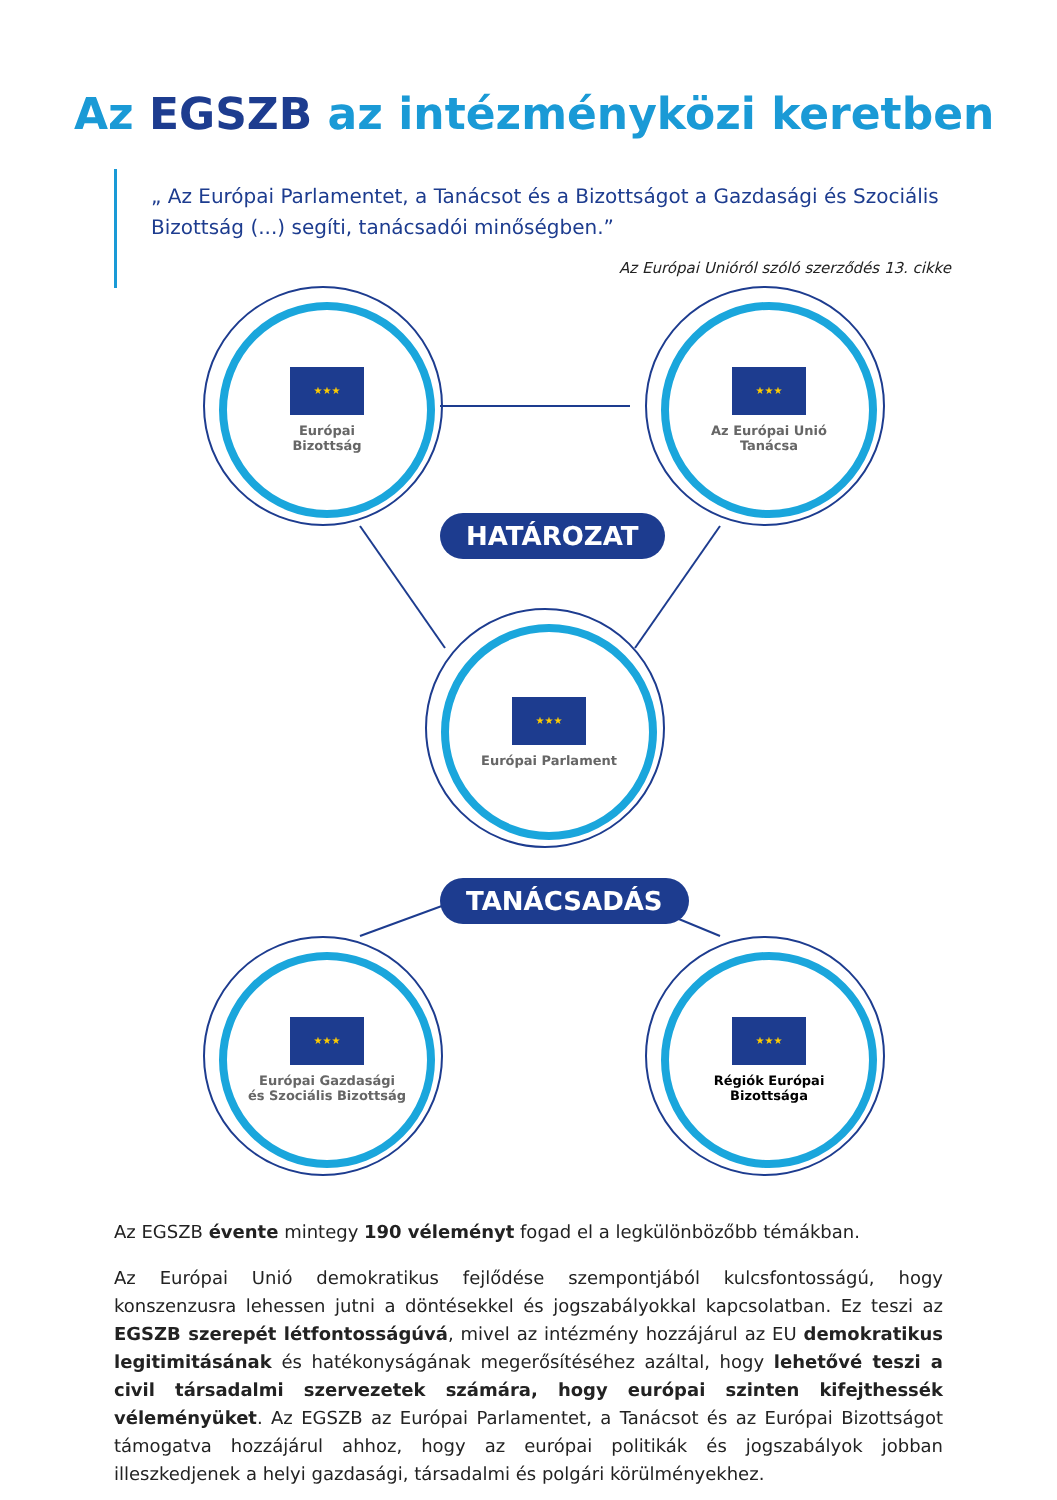Az EGSZB az intézményközi keretben
„ Az Európai Parlamentet, a Tanácsot és a Bizottságot a Gazdasági és Szociális Bizottság (...) segíti, tanácsadói minőségben.”
Az Európai Unióról szóló szerződés 13. cikke
★★★
Európai
Bizottság
★★★
Az Európai Unió
Tanácsa
HATÁROZAT
★★★
Európai Parlament
TANÁCSADÁS
★★★
Európai Gazdasági
és Szociális Bizottság
★★★
Régiók Európai
Bizottsága
Az EGSZB évente mintegy 190 véleményt fogad el a legkülönbözőbb témákban.
Az Európai Unió demokratikus fejlődése szempontjából kulcsfontosságú, hogy konszenzusra lehessen jutni a döntésekkel és jogszabályokkal kapcsolatban. Ez teszi az EGSZB szerepét létfontosságúvá, mivel az intézmény hozzájárul az EU demokratikus legitimitásának és hatékonyságának megerősítéséhez azáltal, hogy lehetővé teszi a civil társadalmi szervezetek számára, hogy európai szinten kifejthessék véleményüket. Az EGSZB az Európai Parlamentet, a Tanácsot és az Európai Bizottságot támogatva hozzájárul ahhoz, hogy az európai politikák és jogszabályok jobban illeszkedjenek a helyi gazdasági, társadalmi és polgári körülményekhez.